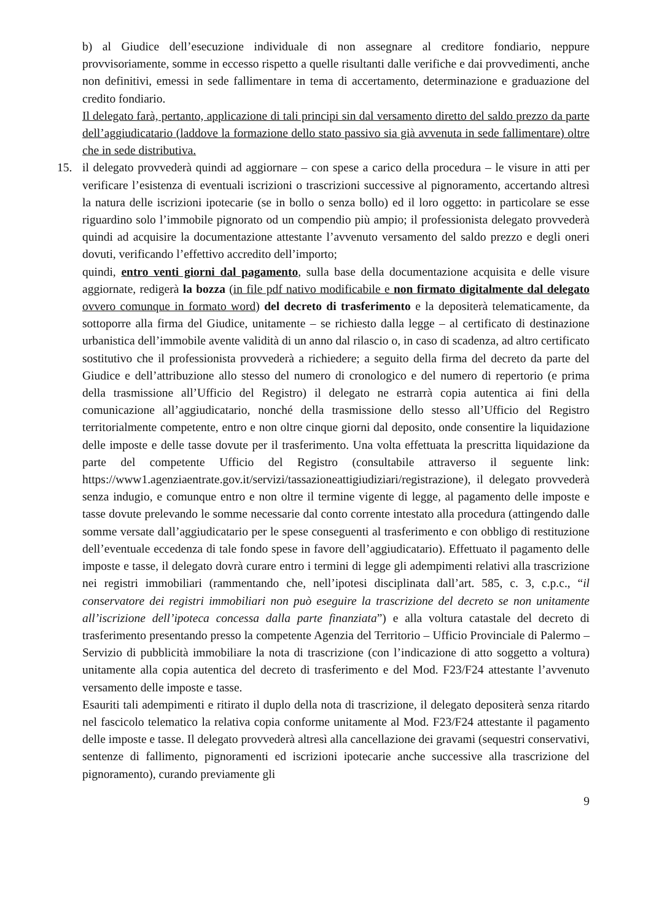b) al Giudice dell’esecuzione individuale di non assegnare al creditore fondiario, neppure provvisoriamente, somme in eccesso rispetto a quelle risultanti dalle verifiche e dai provvedimenti, anche non definitivi, emessi in sede fallimentare in tema di accertamento, determinazione e graduazione del credito fondiario.
Il delegato farà, pertanto, applicazione di tali principi sin dal versamento diretto del saldo prezzo da parte dell’aggiudicatario (laddove la formazione dello stato passivo sia già avvenuta in sede fallimentare) oltre che in sede distributiva.
15. il delegato provvederà quindi ad aggiornare – con spese a carico della procedura – le visure in atti per verificare l’esistenza di eventuali iscrizioni o trascrizioni successive al pignoramento, accertando altresì la natura delle iscrizioni ipotecarie (se in bollo o senza bollo) ed il loro oggetto: in particolare se esse riguardino solo l’immobile pignorato od un compendio più ampio; il professionista delegato provvederà quindi ad acquisire la documentazione attestante l’avvenuto versamento del saldo prezzo e degli oneri dovuti, verificando l’effettivo accredito dell’importo;
quindi, entro venti giorni dal pagamento, sulla base della documentazione acquisita e delle visure aggiornate, redigerà la bozza (in file pdf nativo modificabile e non firmato digitalmente dal delegato ovvero comunque in formato word) del decreto di trasferimento e la depositerà telematicamente, da sottoporre alla firma del Giudice, unitamente – se richiesto dalla legge – al certificato di destinazione urbanistica dell’immobile avente validità di un anno dal rilascio o, in caso di scadenza, ad altro certificato sostitutivo che il professionista provvederà a richiedere; a seguito della firma del decreto da parte del Giudice e dell’attribuzione allo stesso del numero di cronologico e del numero di repertorio (e prima della trasmissione all’Ufficio del Registro) il delegato ne estrarrà copia autentica ai fini della comunicazione all’aggiudicatario, nonché della trasmissione dello stesso all’Ufficio del Registro territorialmente competente, entro e non oltre cinque giorni dal deposito, onde consentire la liquidazione delle imposte e delle tasse dovute per il trasferimento. Una volta effettuata la prescritta liquidazione da parte del competente Ufficio del Registro (consultabile attraverso il seguente link: https://www1.agenziaentrate.gov.it/servizi/tassazioneattigiudiziari/registrazione), il delegato provvederà senza indugio, e comunque entro e non oltre il termine vigente di legge, al pagamento delle imposte e tasse dovute prelevando le somme necessarie dal conto corrente intestato alla procedura (attingendo dalle somme versate dall’aggiudicatario per le spese conseguenti al trasferimento e con obbligo di restituzione dell’eventuale eccedenza di tale fondo spese in favore dell’aggiudicatario). Effettuato il pagamento delle imposte e tasse, il delegato dovrà curare entro i termini di legge gli adempimenti relativi alla trascrizione nei registri immobiliari (rammentando che, nell’ipotesi disciplinata dall’art. 585, c. 3, c.p.c., “il conservatore dei registri immobiliari non può eseguire la trascrizione del decreto se non unitamente all’iscrizione dell’ipoteca concessa dalla parte finanziata”) e alla voltura catastale del decreto di trasferimento presentando presso la competente Agenzia del Territorio – Ufficio Provinciale di Palermo – Servizio di pubblicità immobiliare la nota di trascrizione (con l’indicazione di atto soggetto a voltura) unitamente alla copia autentica del decreto di trasferimento e del Mod. F23/F24 attestante l’avvenuto versamento delle imposte e tasse.
Esauriti tali adempimenti e ritirato il duplo della nota di trascrizione, il delegato depositerà senza ritardo nel fascicolo telematico la relativa copia conforme unitamente al Mod. F23/F24 attestante il pagamento delle imposte e tasse. Il delegato provvederà altresì alla cancellazione dei gravami (sequestri conservativi, sentenze di fallimento, pignoramenti ed iscrizioni ipotecarie anche successive alla trascrizione del pignoramento), curando previamente gli
9